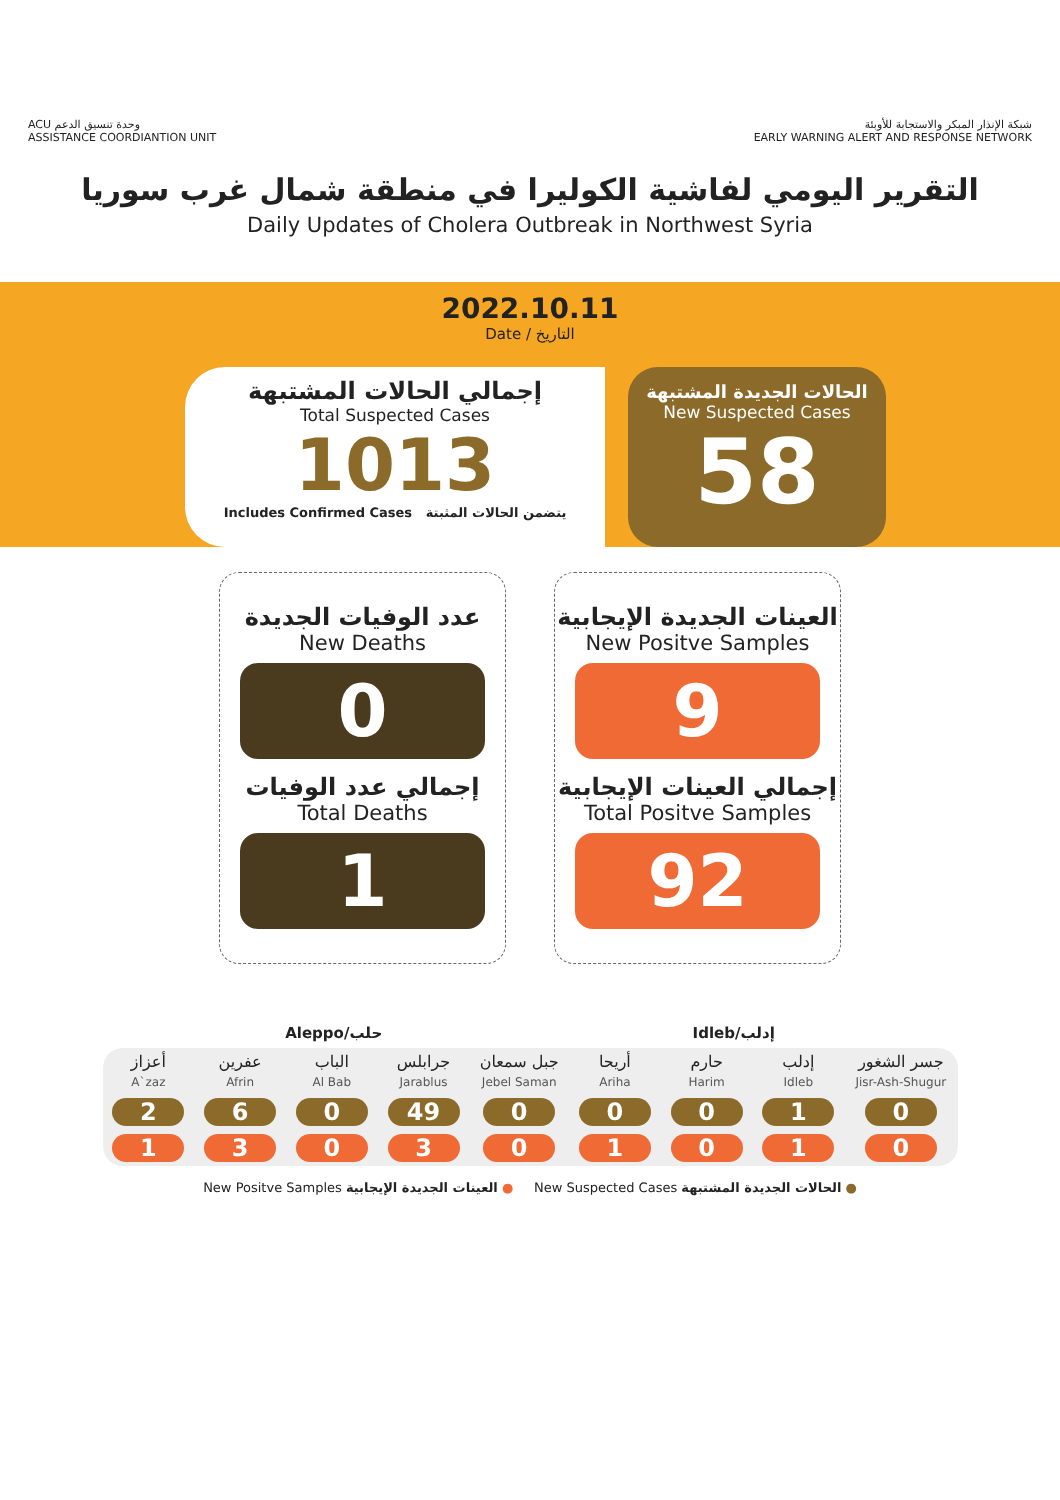ACU وحدة تنسيق الدعم
ASSISTANCE COORDIANTION UNIT
شبكة الإنذار المبكر والاستجابة للأوبئة
EARLY WARNING ALERT AND RESPONSE NETWORK
التقرير اليومي لفاشية الكوليرا في منطقة شمال غرب سوريا
Daily Updates of Cholera Outbreak in Northwest Syria
2022.10.11
Date / التاريخ
إجمالي الحالات المشتبهة
Total Suspected Cases
1013
Includes Confirmed Cases يتضمن الحالات المثبتة
الحالات الجديدة المشتبهة
New Suspected Cases
58
عدد الوفيات الجديدة
New Deaths
0
إجمالي عدد الوفيات
Total Deaths
1
العينات الجديدة الإيجابية
New Positve Samples
9
إجمالي العينات الإيجابية
Total Positve Samples
92
Aleppo/حلب Idleb/إدلب
| أعزاز A`zaz | عفرين Afrin | الباب Al Bab | جرابلس Jarablus | جبل سمعان Jebel Saman | أريحا Ariha | حارم Harim | إدلب Idleb | جسر الشغور Jisr-Ash-Shugur |
| 2 | 6 | 0 | 49 | 0 | 0 | 0 | 1 | 0 |
| 1 | 3 | 0 | 3 | 0 | 1 | 0 | 1 | 0 |
New Positve Samples العينات الجديدة الإيجابية ● New Suspected Cases الحالات الجديدة المشتبهة ●